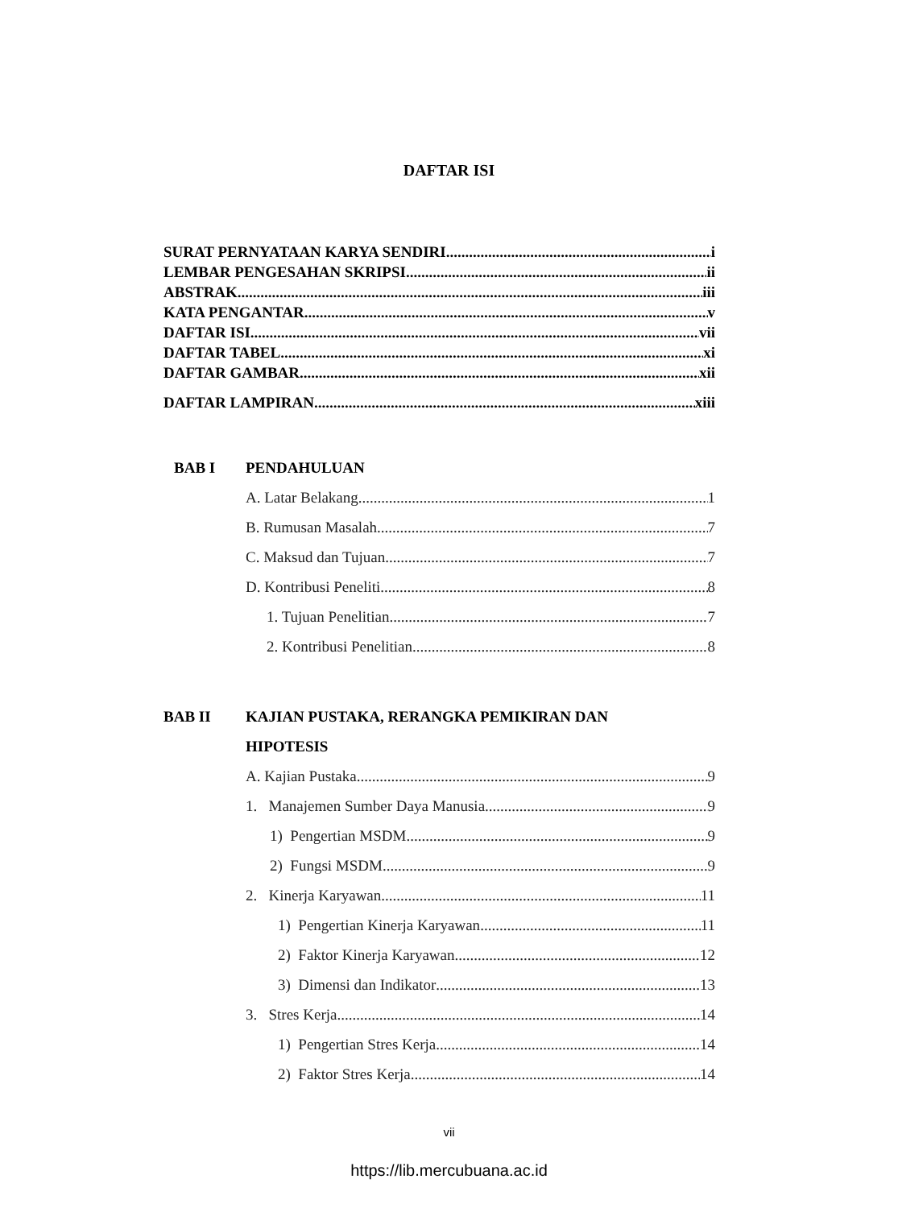DAFTAR ISI
SURAT PERNYATAAN KARYA SENDIRI i
LEMBAR PENGESAHAN SKRIPSI ii
ABSTRAK iii
KATA PENGANTAR v
DAFTAR ISI vii
DAFTAR TABEL xi
DAFTAR GAMBAR xii
DAFTAR LAMPIRAN xiii
BAB I PENDAHULUAN
A. Latar Belakang 1
B. Rumusan Masalah 7
C. Maksud dan Tujuan 7
D. Kontribusi Peneliti 8
1. Tujuan Penelitian 7
2. Kontribusi Penelitian 8
BAB II KAJIAN PUSTAKA, RERANGKA PEMIKIRAN DAN
HIPOTESIS
A. Kajian Pustaka 9
1. Manajemen Sumber Daya Manusia 9
1) Pengertian MSDM 9
2) Fungsi MSDM 9
2. Kinerja Karyawan 11
1) Pengertian Kinerja Karyawan 11
2) Faktor Kinerja Karyawan 12
3) Dimensi dan Indikator 13
3. Stres Kerja 14
1) Pengertian Stres Kerja 14
2) Faktor Stres Kerja 14
vii
https://lib.mercubuana.ac.id